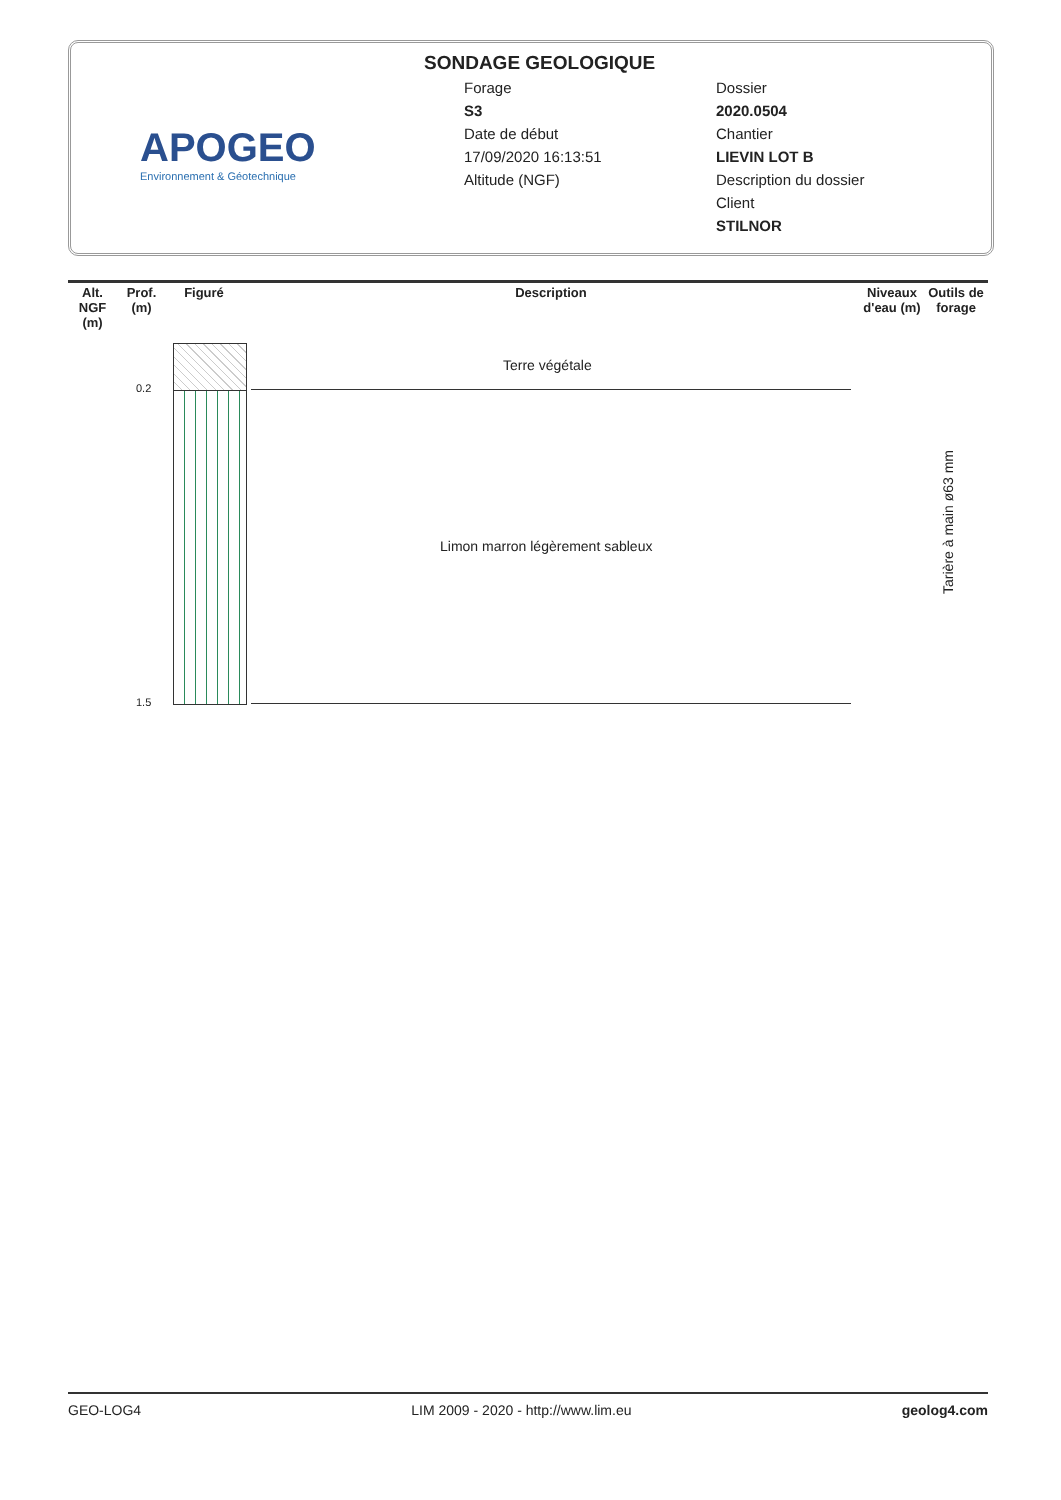APOGEO
Environnement & Géotechnique
SONDAGE GEOLOGIQUE
Forage
S3
Date de début
17/09/2020 16:13:51
Altitude (NGF)
Dossier
2020.0504
Chantier
LIEVIN LOT B
Description du dossier
Client
STILNOR
| Alt. NGF (m) | Prof. (m) | Figuré | Description | Niveaux d'eau (m) | Outils de forage |
| --- | --- | --- | --- | --- | --- |
0.2
1.5
Terre végétale
Limon marron légèrement sableux
Tarière à main ø63 mm
GEO-LOG4 LIM 2009 - 2020 - http://www.lim.eu geolog4.com